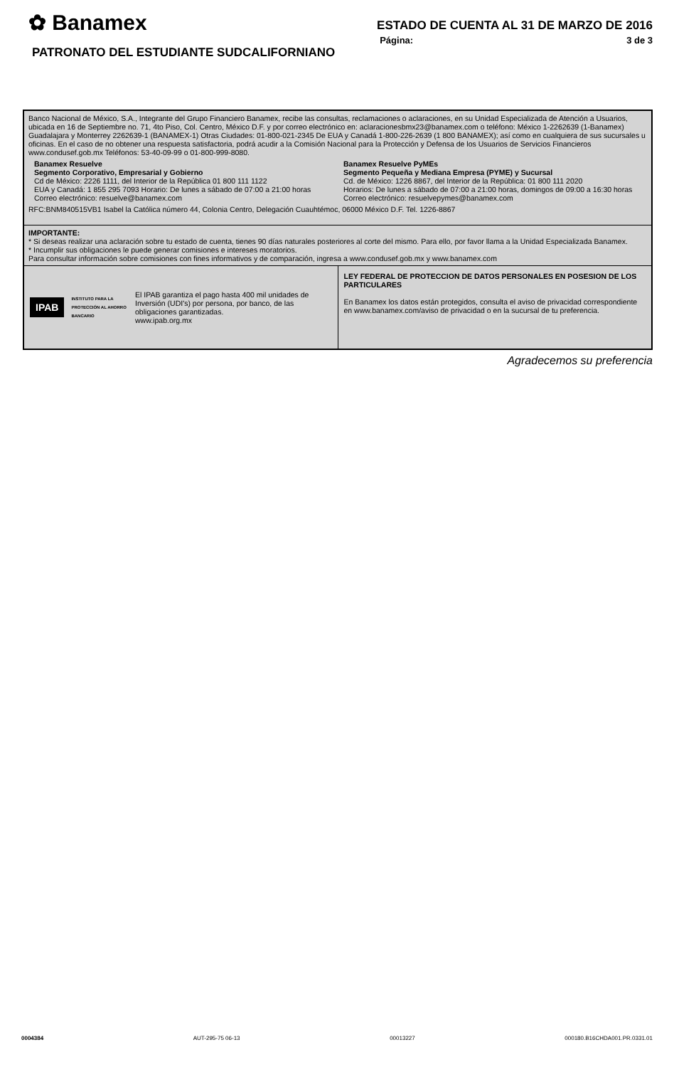✿ Banamex
ESTADO DE CUENTA AL 31 DE MARZO DE 2016
Página: 3 de 3
PATRONATO DEL ESTUDIANTE SUDCALIFORNIANO
Banco Nacional de México, S.A., Integrante del Grupo Financiero Banamex, recibe las consultas, reclamaciones o aclaraciones, en su Unidad Especializada de Atención a Usuarios, ubicada en 16 de Septiembre no. 71, 4to Piso, Col. Centro, México D.F. y por correo electrónico en: aclaracionesbmx23@banamex.com o teléfono: México 1-2262639 (1-Banamex) Guadalajara y Monterrey 2262639-1 (BANAMEX-1) Otras Ciudades: 01-800-021-2345 De EUA y Canadá 1-800-226-2639 (1 800 BANAMEX); así como en cualquiera de sus sucursales u oficinas. En el caso de no obtener una respuesta satisfactoria, podrá acudir a la Comisión Nacional para la Protección y Defensa de los Usuarios de Servicios Financieros www.condusef.gob.mx Teléfonos: 53-40-09-99 o 01-800-999-8080.
Banamex Resuelve
Segmento Corporativo, Empresarial y Gobierno
Cd de México: 2226 1111, del Interior de la República 01 800 111 1122
EUA y Canadá: 1 855 295 7093 Horario: De lunes a sábado de 07:00 a 21:00 horas
Correo electrónico: resuelve@banamex.com
Banamex Resuelve PyMEs
Segmento Pequeña y Mediana Empresa (PYME) y Sucursal
Cd. de México: 1226 8867, del Interior de la República: 01 800 111 2020
Horarios: De lunes a sábado de 07:00 a 21:00 horas, domingos de 09:00 a 16:30 horas
Correo electrónico: resuelvepymes@banamex.com
RFC:BNM840515VB1 Isabel la Católica número 44, Colonia Centro, Delegación Cuauhtémoc, 06000 México D.F. Tel. 1226-8867
IMPORTANTE:
* Si deseas realizar una aclaración sobre tu estado de cuenta, tienes 90 días naturales posteriores al corte del mismo. Para ello, por favor llama a la Unidad Especializada Banamex.
* Incumplir sus obligaciones le puede generar comisiones e intereses moratorios.
Para consultar información sobre comisiones con fines informativos y de comparación, ingresa a www.condusef.gob.mx y www.banamex.com
IPAB INSTITUTO PARA LA PROTECCIÓN AL AHORRO BANCARIO El IPAB garantiza el pago hasta 400 mil unidades de Inversión (UDI's) por persona, por banco, de las obligaciones garantizadas.
www.ipab.org.mx
LEY FEDERAL DE PROTECCION DE DATOS PERSONALES EN POSESION DE LOS PARTICULARES
En Banamex los datos están protegidos, consulta el aviso de privacidad correspondiente en www.banamex.com/aviso de privacidad o en la sucursal de tu preferencia.
Agradecemos su preferencia
0004384 AUT-295-75 06-13 00013227 000180.B16CHDA001.PR.0331.01